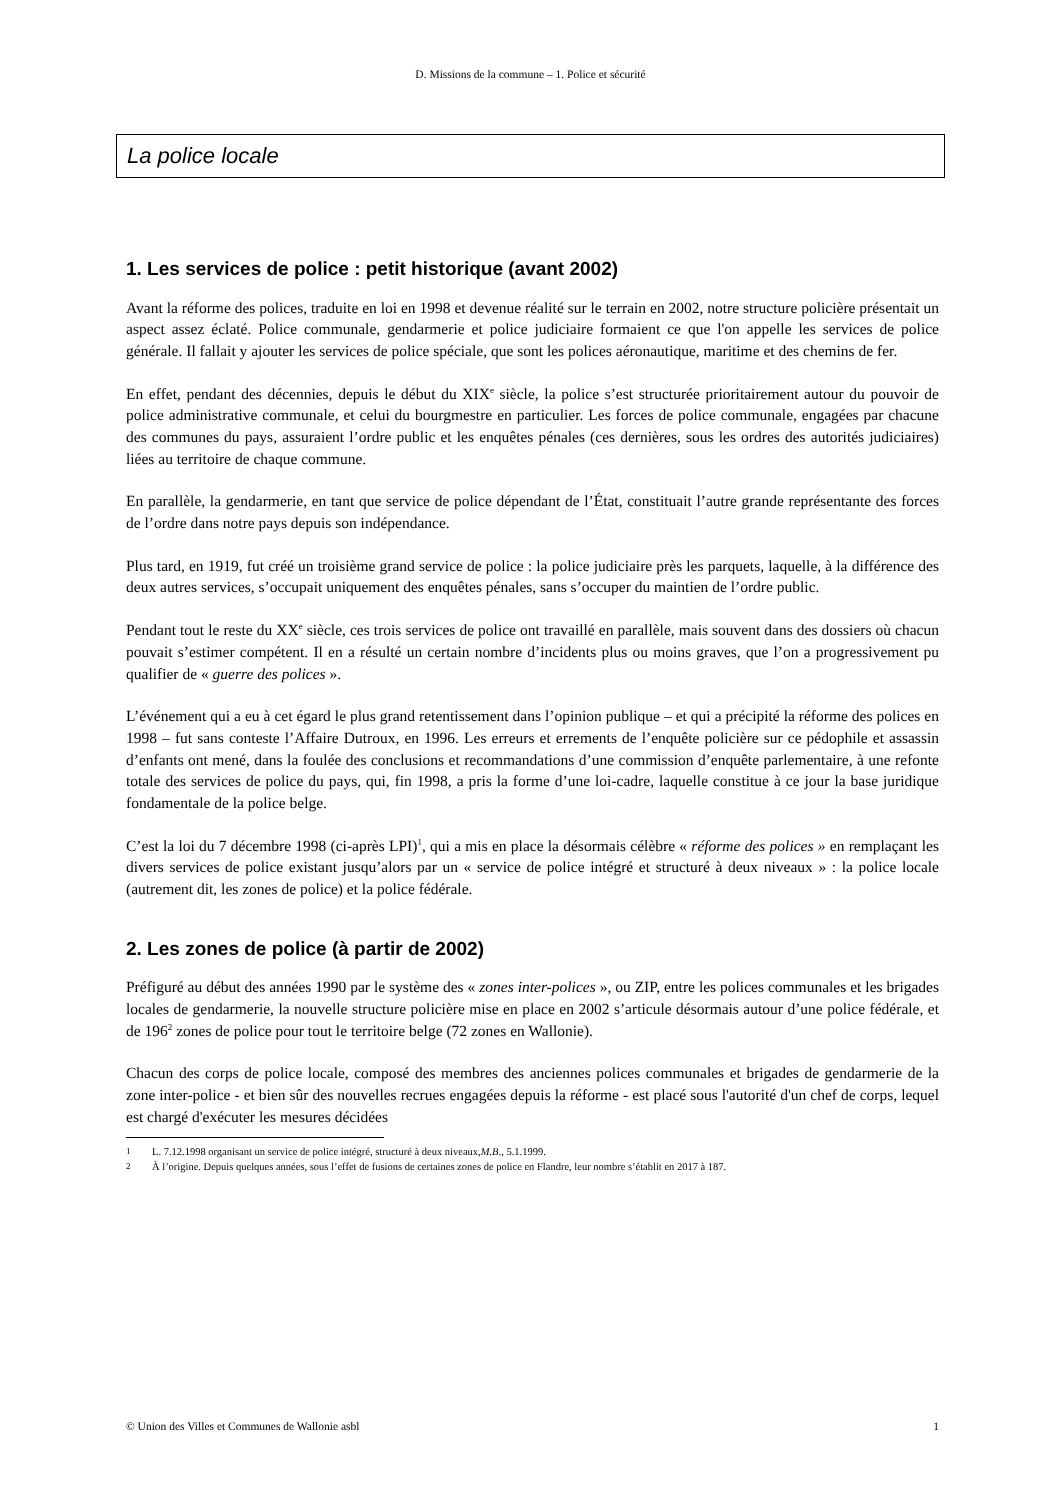D. Missions de la commune – 1. Police et sécurité
La police locale
1. Les services de police : petit historique (avant 2002)
Avant la réforme des polices, traduite en loi en 1998 et devenue réalité sur le terrain en 2002, notre structure policière présentait un aspect assez éclaté. Police communale, gendarmerie et police judiciaire formaient ce que l'on appelle les services de police générale. Il fallait y ajouter les services de police spéciale, que sont les polices aéronautique, maritime et des chemins de fer.
En effet, pendant des décennies, depuis le début du XIX<sup>e</sup> siècle, la police s’est structurée prioritairement autour du pouvoir de police administrative communale, et celui du bourgmestre en particulier. Les forces de police communale, engagées par chacune des communes du pays, assuraient l’ordre public et les enquêtes pénales (ces dernières, sous les ordres des autorités judiciaires) liées au territoire de chaque commune.
En parallèle, la gendarmerie, en tant que service de police dépendant de l’État, constituait l’autre grande représentante des forces de l’ordre dans notre pays depuis son indépendance.
Plus tard, en 1919, fut créé un troisième grand service de police : la police judiciaire près les parquets, laquelle, à la différence des deux autres services, s’occupait uniquement des enquêtes pénales, sans s’occuper du maintien de l’ordre public.
Pendant tout le reste du XX<sup>e</sup> siècle, ces trois services de police ont travaillé en parallèle, mais souvent dans des dossiers où chacun pouvait s’estimer compétent. Il en a résulté un certain nombre d’incidents plus ou moins graves, que l’on a progressivement pu qualifier de « guerre des polices ».
L’événement qui a eu à cet égard le plus grand retentissement dans l’opinion publique – et qui a précipité la réforme des polices en 1998 – fut sans conteste l’Affaire Dutroux, en 1996. Les erreurs et errements de l’enquête policière sur ce pédophile et assassin d’enfants ont mené, dans la foulée des conclusions et recommandations d’une commission d’enquête parlementaire, à une refonte totale des services de police du pays, qui, fin 1998, a pris la forme d’une loi-cadre, laquelle constitue à ce jour la base juridique fondamentale de la police belge.
C’est la loi du 7 décembre 1998 (ci-après LPI)<sup>1</sup>, qui a mis en place la désormais célèbre « réforme des polices » en remplaçant les divers services de police existant jusqu’alors par un « service de police intégré et structuré à deux niveaux » : la police locale (autrement dit, les zones de police) et la police fédérale.
2. Les zones de police (à partir de 2002)
Préfiguré au début des années 1990 par le système des « zones inter-polices », ou ZIP, entre les polices communales et les brigades locales de gendarmerie, la nouvelle structure policière mise en place en 2002 s’articule désormais autour d’une police fédérale, et de 196<sup>2</sup> zones de police pour tout le territoire belge (72 zones en Wallonie).
Chacun des corps de police locale, composé des membres des anciennes polices communales et brigades de gendarmerie de la zone inter-police - et bien sûr des nouvelles recrues engagées depuis la réforme - est placé sous l'autorité d'un chef de corps, lequel est chargé d'exécuter les mesures décidées
<sup>1</sup> L. 7.12.1998 organisant un service de police intégré, structuré à deux niveaux, M.B., 5.1.1999.
<sup>2</sup> À l’origine. Depuis quelques années, sous l’effet de fusions de certaines zones de police en Flandre, leur nombre s’établit en 2017 à 187.
© Union des Villes et Communes de Wallonie asbl 1